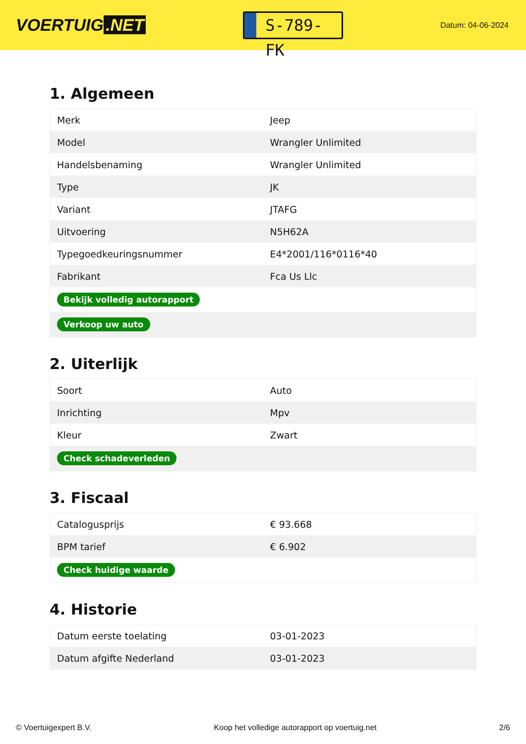VOERTUIG.NET
S-789-FK
Datum: 04-06-2024
1. Algemeen
| Merk | Jeep |
| Model | Wrangler Unlimited |
| Handelsbenaming | Wrangler Unlimited |
| Type | JK |
| Variant | JTAFG |
| Uitvoering | N5H62A |
| Typegoedkeuringsnummer | E4*2001/116*0116*40 |
| Fabrikant | Fca Us Llc |
| Bekijk volledig autorapport | |
| Verkoop uw auto | |
2. Uiterlijk
| Soort | Auto |
| Inrichting | Mpv |
| Kleur | Zwart |
| Check schadeverleden | |
3. Fiscaal
| Catalogusprijs | € 93.668 |
| BPM tarief | € 6.902 |
| Check huidige waarde | |
4. Historie
| Datum eerste toelating | 03-01-2023 |
| Datum afgifte Nederland | 03-01-2023 |
© Voertuigexpert B.V. Koop het volledige autorapport op voertuig.net 2/6